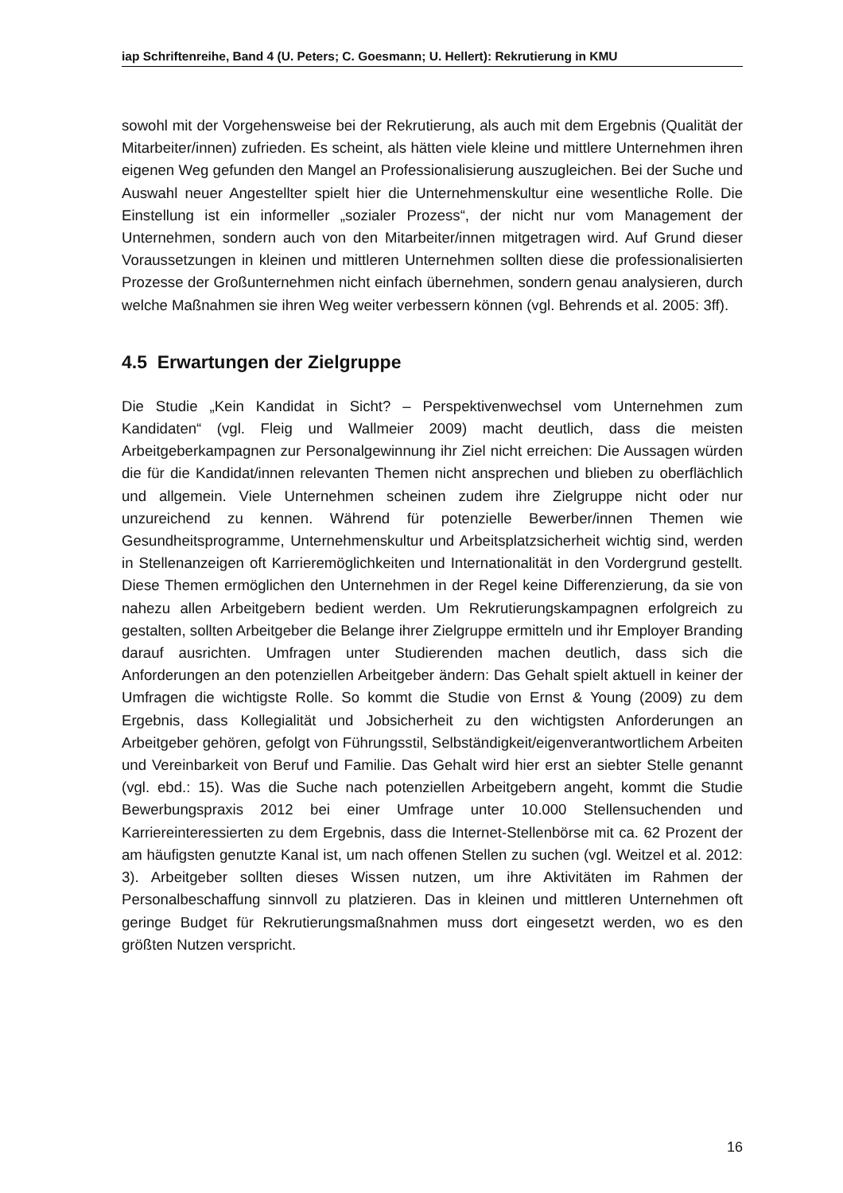iap Schriftenreihe, Band 4 (U. Peters; C. Goesmann; U. Hellert): Rekrutierung in KMU
sowohl mit der Vorgehensweise bei der Rekrutierung, als auch mit dem Ergebnis (Qualität der Mitarbeiter/innen) zufrieden. Es scheint, als hätten viele kleine und mittlere Unternehmen ihren eigenen Weg gefunden den Mangel an Professionalisierung auszugleichen. Bei der Suche und Auswahl neuer Angestellter spielt hier die Unternehmenskultur eine wesentliche Rolle. Die Einstellung ist ein informeller „sozialer Prozess“, der nicht nur vom Management der Unternehmen, sondern auch von den Mitarbeiter/innen mitgetragen wird. Auf Grund dieser Voraussetzungen in kleinen und mittleren Unternehmen sollten diese die professionalisierten Prozesse der Großunternehmen nicht einfach übernehmen, sondern genau analysieren, durch welche Maßnahmen sie ihren Weg weiter verbessern können (vgl. Behrends et al. 2005: 3ff).
4.5 Erwartungen der Zielgruppe
Die Studie „Kein Kandidat in Sicht? – Perspektivenwechsel vom Unternehmen zum Kandidaten“ (vgl. Fleig und Wallmeier 2009) macht deutlich, dass die meisten Arbeitgeberkampagnen zur Personalgewinnung ihr Ziel nicht erreichen: Die Aussagen würden die für die Kandidat/innen relevanten Themen nicht ansprechen und blieben zu oberflächlich und allgemein. Viele Unternehmen scheinen zudem ihre Zielgruppe nicht oder nur unzureichend zu kennen. Während für potenzielle Bewerber/innen Themen wie Gesundheitsprogramme, Unternehmenskultur und Arbeitsplatzsicherheit wichtig sind, werden in Stellenanzeigen oft Karrieremöglichkeiten und Internationalität in den Vordergrund gestellt. Diese Themen ermöglichen den Unternehmen in der Regel keine Differenzierung, da sie von nahezu allen Arbeitgebern bedient werden. Um Rekrutierungskampagnen erfolgreich zu gestalten, sollten Arbeitgeber die Belange ihrer Zielgruppe ermitteln und ihr Employer Branding darauf ausrichten. Umfragen unter Studierenden machen deutlich, dass sich die Anforderungen an den potenziellen Arbeitgeber ändern: Das Gehalt spielt aktuell in keiner der Umfragen die wichtigste Rolle. So kommt die Studie von Ernst & Young (2009) zu dem Ergebnis, dass Kollegialität und Jobsicherheit zu den wichtigsten Anforderungen an Arbeitgeber gehören, gefolgt von Führungsstil, Selbständigkeit/eigenverantwortlichem Arbeiten und Vereinbarkeit von Beruf und Familie. Das Gehalt wird hier erst an siebter Stelle genannt (vgl. ebd.: 15). Was die Suche nach potenziellen Arbeitgebern angeht, kommt die Studie Bewerbungspraxis 2012 bei einer Umfrage unter 10.000 Stellensuchenden und Karriereinteressierten zu dem Ergebnis, dass die Internet-Stellenbörse mit ca. 62 Prozent der am häufigsten genutzte Kanal ist, um nach offenen Stellen zu suchen (vgl. Weitzel et al. 2012: 3). Arbeitgeber sollten dieses Wissen nutzen, um ihre Aktivitäten im Rahmen der Personalbeschaffung sinnvoll zu platzieren. Das in kleinen und mittleren Unternehmen oft geringe Budget für Rekrutierungsmaßnahmen muss dort eingesetzt werden, wo es den größten Nutzen verspricht.
16